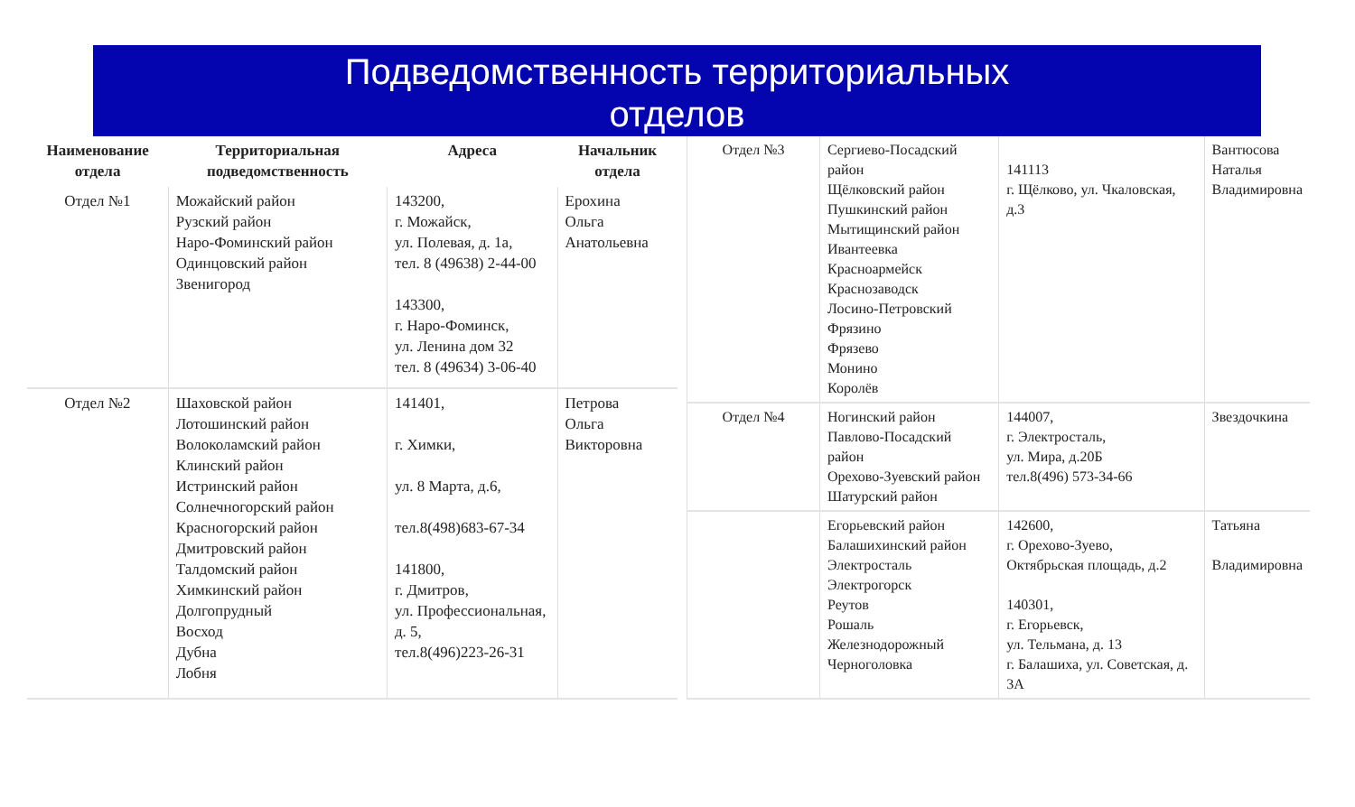Подведомственность территориальных
отделов
| Наименование отдела | Территориальная подведомственность | Адреса | Начальник отдела |
| --- | --- | --- | --- |
| Отдел №1 | Можайский район Рузский район Наро-Фоминский район Одинцовский район Звенигород | 143200, г. Можайск, ул. Полевая, д. 1а, тел. 8 (49638) 2-44-00 143300, г. Наро-Фоминск, ул. Ленина дом 32 тел. 8 (49634) 3-06-40 | Ерохина Ольга Анатольевна |
| Отдел №2 | Шаховской район Лотошинский район Волоколамский район Клинский район Истринский район Солнечногорский район Красногорский район Дмитровский район Талдомский район Химкинский район Долгопрудный Восход Дубна Лобня | 141401, г. Химки, ул. 8 Марта, д.6, тел.8(498)683-67-34 141800, г. Дмитров, ул. Профессиональная, д. 5, тел.8(496)223-26-31 | Петрова Ольга Викторовна |
| Отдел №3 | Сергиево-Посадский район Щёлковский район Пушкинский район Мытищинский район Ивантеевка Красноармейск Краснозаводск Лосино-Петровский Фрязино Фрязево Монино Королёв | 141113 г. Щёлково, ул. Чкаловская, д.3 | Вантюсова Наталья Владимировна |
| Отдел №4 | Ногинский район Павлово-Посадский район Орехово-Зуевский район Шатурский район | 144007, г. Электросталь, ул. Мира, д.20Б тел.8(496) 573-34-66 | Звездочкина |
| | Егорьевский район Балашихинский район Электросталь Электрогорск Реутов Рошаль Железнодорожный Черноголовка | 142600, г. Орехово-Зуево, Октябрьская площадь, д.2 140301, г. Егорьевск, ул. Тельмана, д. 13 г. Балашиха, ул. Советская, д. 3А | Татьяна Владимировна |